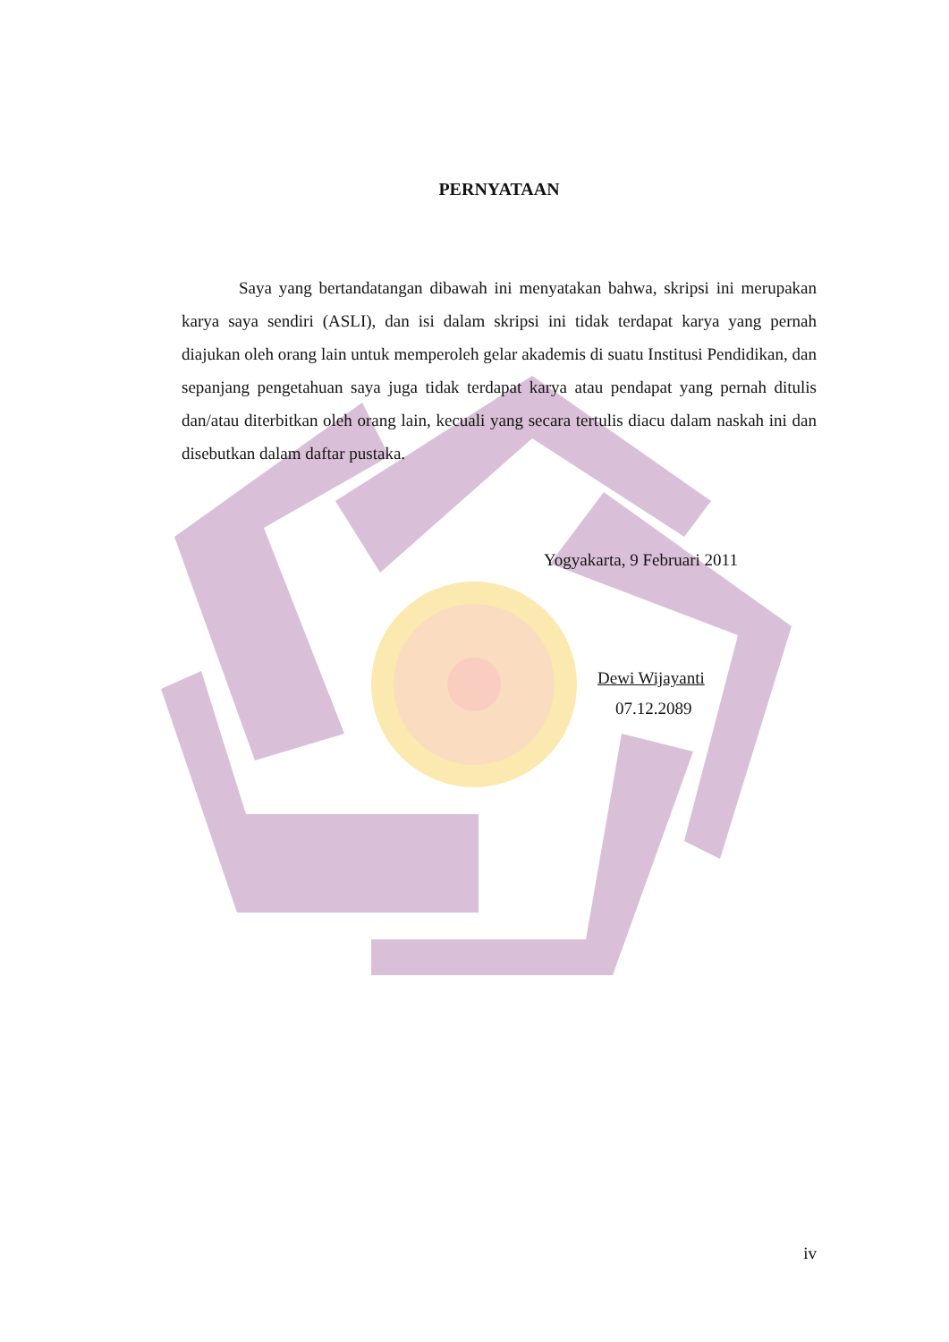PERNYATAAN
Saya yang bertandatangan dibawah ini menyatakan bahwa, skripsi ini merupakan karya saya sendiri (ASLI), dan isi dalam skripsi ini tidak terdapat karya yang pernah diajukan oleh orang lain untuk memperoleh gelar akademis di suatu Institusi Pendidikan, dan sepanjang pengetahuan saya juga tidak terdapat karya atau pendapat yang pernah ditulis dan/atau diterbitkan oleh orang lain, kecuali yang secara tertulis diacu dalam naskah ini dan disebutkan dalam daftar pustaka.
Yogyakarta, 9 Februari 2011
Dewi Wijayanti
07.12.2089
iv